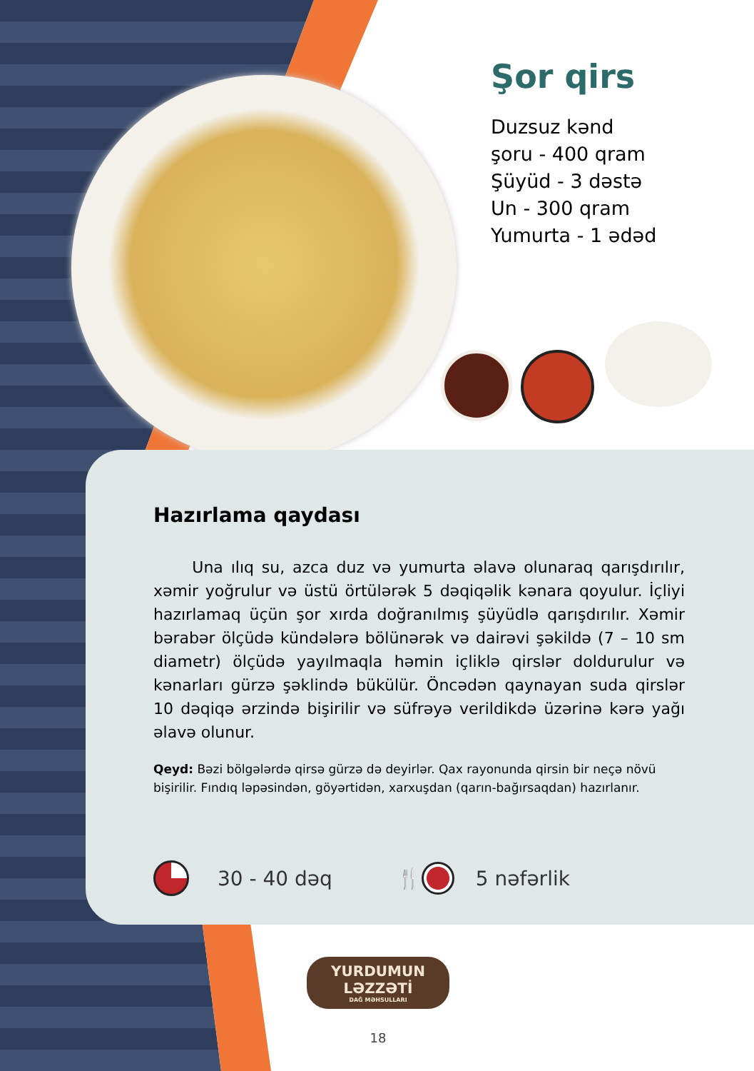Şor qirs
Duzsuz kənd
şoru - 400 qram
Şüyüd - 3 dəstə
Un - 300 qram
Yumurta - 1 ədəd
Hazırlama qaydası
Una ılıq su, azca duz və yumurta əlavə olunaraq qarışdırılır, xəmir yoğrulur və üstü örtülərək 5 dəqiqəlik kənara qoyulur. İçliyi hazırlamaq üçün şor xırda doğranılmış şüyüdlə qarışdırılır. Xəmir bərabər ölçüdə kündələrə bölünərək və dairəvi şəkildə (7 – 10 sm diametr) ölçüdə yayılmaqla həmin içliklə qirslər doldurulur və kənarları gürzə şəklində bükülür. Öncədən qaynayan suda qirslər 10 dəqiqə ərzində bişirilir və süfrəyə verildikdə üzərinə kərə yağı əlavə olunur.
Qeyd: Bəzi bölgələrdə qirsə gürzə də deyirlər. Qax rayonunda qirsin bir neçə növü bişirilir. Fındıq ləpəsindən, göyərtidən, xarxuşdan (qarın-bağırsaqdan) hazırlanır.
30 - 40 dəq 🍴 5 nəfərlik
YURDUMUN LƏZZƏTİ
DAĞ MƏHSULLARI
18